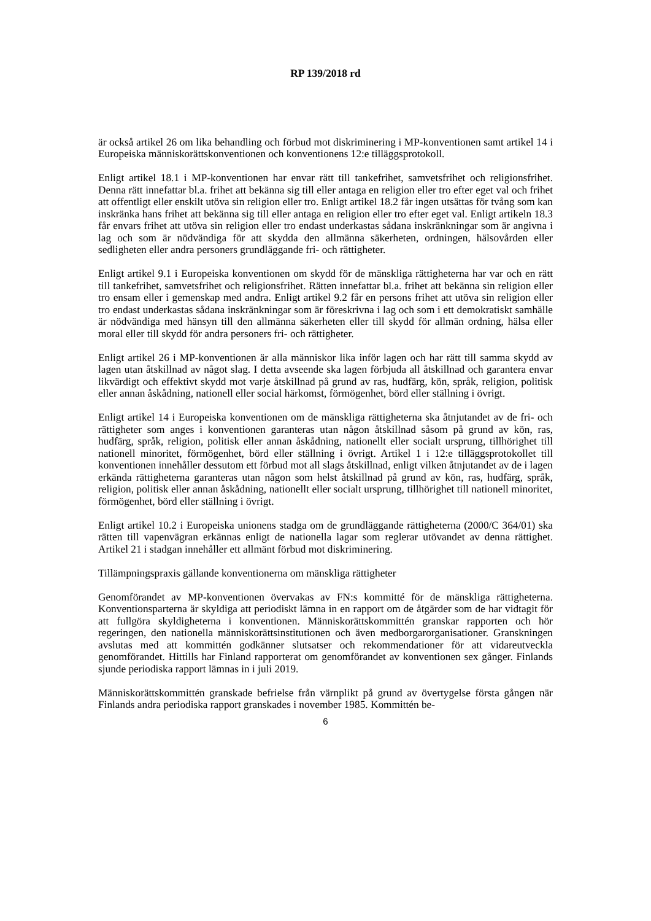RP 139/2018 rd
är också artikel 26 om lika behandling och förbud mot diskriminering i MP-konventionen samt artikel 14 i Europeiska människorättskonventionen och konventionens 12:e tilläggsprotokoll.
Enligt artikel 18.1 i MP-konventionen har envar rätt till tankefrihet, samvetsfrihet och religionsfrihet. Denna rätt innefattar bl.a. frihet att bekänna sig till eller antaga en religion eller tro efter eget val och frihet att offentligt eller enskilt utöva sin religion eller tro. Enligt artikel 18.2 får ingen utsättas för tvång som kan inskränka hans frihet att bekänna sig till eller antaga en religion eller tro efter eget val. Enligt artikeln 18.3 får envars frihet att utöva sin religion eller tro endast underkastas sådana inskränkningar som är angivna i lag och som är nödvändiga för att skydda den allmänna säkerheten, ordningen, hälsovården eller sedligheten eller andra personers grundläggande fri- och rättigheter.
Enligt artikel 9.1 i Europeiska konventionen om skydd för de mänskliga rättigheterna har var och en rätt till tankefrihet, samvetsfrihet och religionsfrihet. Rätten innefattar bl.a. frihet att bekänna sin religion eller tro ensam eller i gemenskap med andra. Enligt artikel 9.2 får en persons frihet att utöva sin religion eller tro endast underkastas sådana inskränkningar som är föreskrivna i lag och som i ett demokratiskt samhälle är nödvändiga med hänsyn till den allmänna säkerheten eller till skydd för allmän ordning, hälsa eller moral eller till skydd för andra personers fri- och rättigheter.
Enligt artikel 26 i MP-konventionen är alla människor lika inför lagen och har rätt till samma skydd av lagen utan åtskillnad av något slag. I detta avseende ska lagen förbjuda all åtskillnad och garantera envar likvärdigt och effektivt skydd mot varje åtskillnad på grund av ras, hudfärg, kön, språk, religion, politisk eller annan åskådning, nationell eller social härkomst, förmögenhet, börd eller ställning i övrigt.
Enligt artikel 14 i Europeiska konventionen om de mänskliga rättigheterna ska åtnjutandet av de fri- och rättigheter som anges i konventionen garanteras utan någon åtskillnad såsom på grund av kön, ras, hudfärg, språk, religion, politisk eller annan åskådning, nationellt eller socialt ursprung, tillhörighet till nationell minoritet, förmögenhet, börd eller ställning i övrigt. Artikel 1 i 12:e tilläggsprotokollet till konventionen innehåller dessutom ett förbud mot all slags åtskillnad, enligt vilken åtnjutandet av de i lagen erkända rättigheterna garanteras utan någon som helst åtskillnad på grund av kön, ras, hudfärg, språk, religion, politisk eller annan åskådning, nationellt eller socialt ursprung, tillhörighet till nationell minoritet, förmögenhet, börd eller ställning i övrigt.
Enligt artikel 10.2 i Europeiska unionens stadga om de grundläggande rättigheterna (2000/C 364/01) ska rätten till vapenvägran erkännas enligt de nationella lagar som reglerar utövandet av denna rättighet. Artikel 21 i stadgan innehåller ett allmänt förbud mot diskriminering.
Tillämpningspraxis gällande konventionerna om mänskliga rättigheter
Genomförandet av MP-konventionen övervakas av FN:s kommitté för de mänskliga rättigheterna. Konventionsparterna är skyldiga att periodiskt lämna in en rapport om de åtgärder som de har vidtagit för att fullgöra skyldigheterna i konventionen. Människorättskommittén granskar rapporten och hör regeringen, den nationella människorättsinstitutionen och även medborgarorganisationer. Granskningen avslutas med att kommittén godkänner slutsatser och rekommendationer för att vidareutveckla genomförandet. Hittills har Finland rapporterat om genomförandet av konventionen sex gånger. Finlands sjunde periodiska rapport lämnas in i juli 2019.
Människorättskommittén granskade befrielse från värnplikt på grund av övertygelse första gången när Finlands andra periodiska rapport granskades i november 1985. Kommittén be-
6